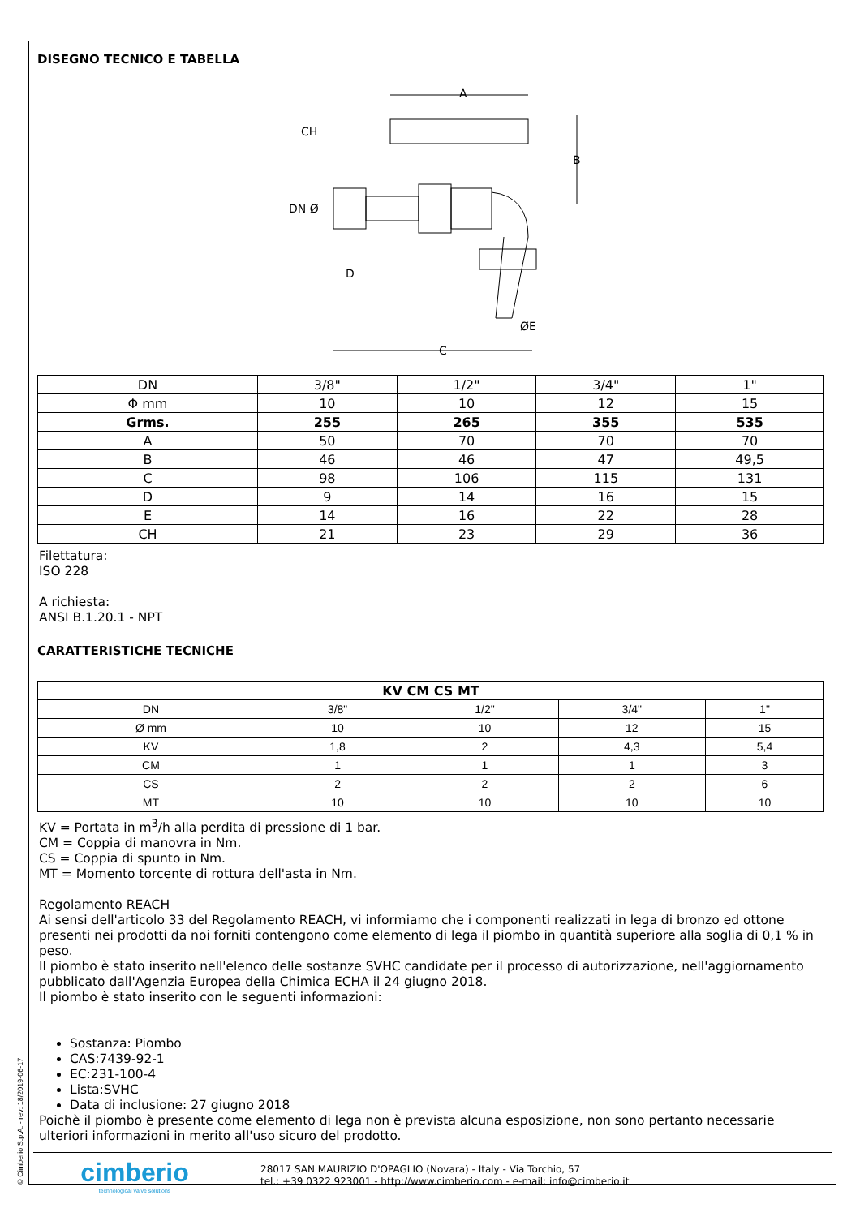© Cimberio S.p.A. - rev: 18/2019-06-17
DISEGNO TECNICO E TABELLA
A
B
C
D
ØE
DN Ø
CH
| DN | 3/8" | 1/2" | 3/4" | 1" |
| Φ mm | 10 | 10 | 12 | 15 |
| Grms. | 255 | 265 | 355 | 535 |
| A | 50 | 70 | 70 | 70 |
| B | 46 | 46 | 47 | 49,5 |
| C | 98 | 106 | 115 | 131 |
| D | 9 | 14 | 16 | 15 |
| E | 14 | 16 | 22 | 28 |
| CH | 21 | 23 | 29 | 36 |
Filettatura:
ISO 228
A richiesta:
ANSI B.1.20.1 - NPT
CARATTERISTICHE TECNICHE
| KV CM CS MT | | | | |
| --- | --- | --- | --- | --- |
| DN | 3/8" | 1/2" | 3/4" | 1" |
| Ø mm | 10 | 10 | 12 | 15 |
| KV | 1,8 | 2 | 4,3 | 5,4 |
| CM | 1 | 1 | 1 | 3 |
| CS | 2 | 2 | 2 | 6 |
| MT | 10 | 10 | 10 | 10 |
KV = Portata in m<sup>3</sup>/h alla perdita di pressione di 1 bar.
CM = Coppia di manovra in Nm.
CS = Coppia di spunto in Nm.
MT = Momento torcente di rottura dell'asta in Nm.
Regolamento REACH
Ai sensi dell'articolo 33 del Regolamento REACH, vi informiamo che i componenti realizzati in lega di bronzo ed ottone presenti nei prodotti da noi forniti contengono come elemento di lega il piombo in quantità superiore alla soglia di 0,1 % in peso.
Il piombo è stato inserito nell'elenco delle sostanze SVHC candidate per il processo di autorizzazione, nell'aggiornamento pubblicato dall'Agenzia Europea della Chimica ECHA il 24 giugno 2018.
Il piombo è stato inserito con le seguenti informazioni:
Sostanza: Piombo
CAS:7439-92-1
EC:231-100-4
Lista:SVHC
Data di inclusione: 27 giugno 2018
Poichè il piombo è presente come elemento di lega non è prevista alcuna esposizione, non sono pertanto necessarie ulteriori informazioni in merito all'uso sicuro del prodotto.
cimberio
technological valve solutions
28017 SAN MAURIZIO D'OPAGLIO (Novara) - Italy - Via Torchio, 57
tel.: +39 0322 923001 - http://www.cimberio.com - e-mail: info@cimberio.it